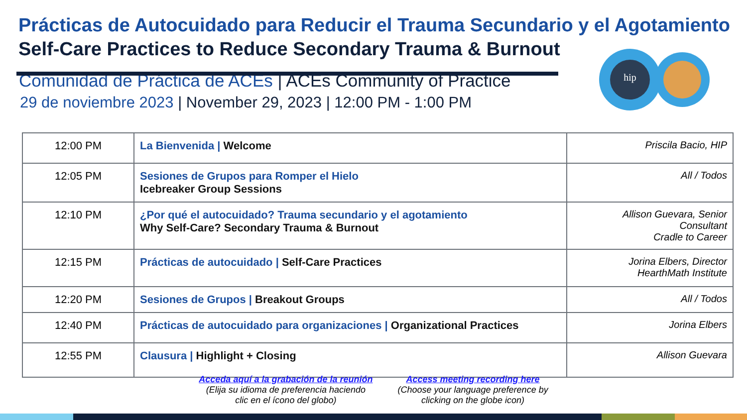Prácticas de Autocuidado para Reducir el Trauma Secundario y el Agotamiento
Self-Care Practices to Reduce Secondary Trauma & Burnout
hip
Comunidad de Práctica de ACEs | ACEs Community of Practice
29 de noviembre 2023 | November 29, 2023 | 12:00 PM - 1:00 PM
| 12:00 PM | La Bienvenida / Welcome | Priscila Bacio, HIP |
| 12:05 PM | Sesiones de Grupos para Romper el Hielo Icebreaker Group Sessions | All / Todos |
| 12:10 PM | ¿Por qué el autocuidado? Trauma secundario y el agotamiento Why Self-Care? Secondary Trauma & Burnout | Allison Guevara, Senior Consultant Cradle to Career |
| 12:15 PM | Prácticas de autocuidado / Self-Care Practices | Jorina Elbers, Director HearthMath Institute |
| 12:20 PM | Sesiones de Grupos / Breakout Groups | All / Todos |
| 12:40 PM | Prácticas de autocuidado para organizaciones / Organizational Practices | Jorina Elbers |
| 12:55 PM | Clausura / Highlight + Closing | Allison Guevara |
Acceda aquí a la grabación de la reunión
(Elija su idioma de preferencia haciendo
clic en el ícono del globo)
Access meeting recording here
(Choose your language preference by
clicking on the globe icon)